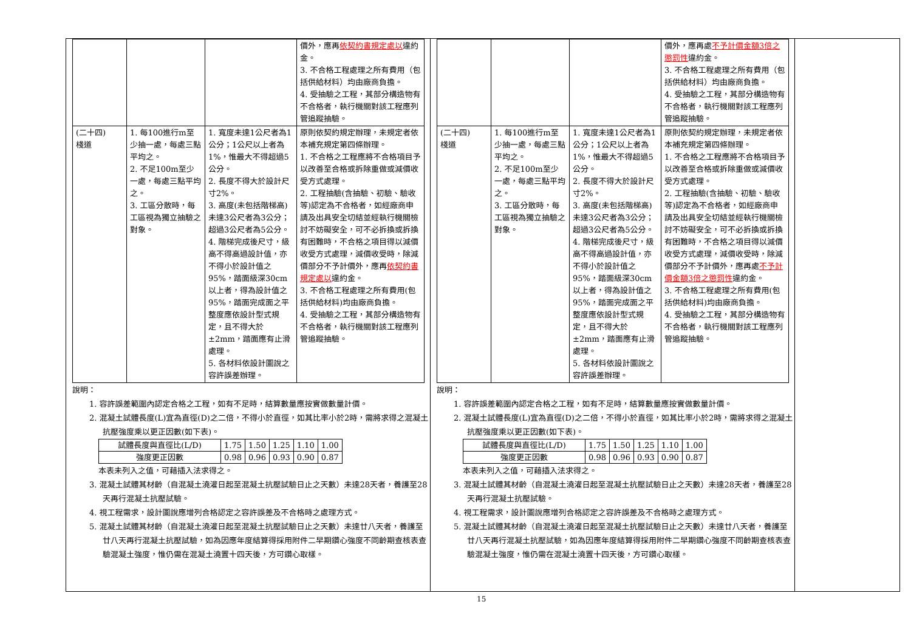| | | | 價外，應再 依契約書規定處以 違約金。 3. 不合格工程處理之所有費用（包括供給材料）均由廠商負擔。 4. 受抽驗之工程，其部分構造物有不合格者，執行機關對該工程應列管追蹤抽驗。 |
| (二十四) 棧道 | 1. 每100進行m至少抽一處，每處三點平均之。 2. 不足100m至少一處，每處三點平均之。 3. 工區分散時，每工區視為獨立抽驗之對象。 | 1. 寬度未達1公尺者為1公分；1公尺以上者為1%，惟最大不得超過5公分。 2. 長度不得大於設計尺寸2%。 3. 高度(未包括階梯高)未達3公尺者為3公分；超過3公尺者為5公分。 4. 階梯完成後尺寸，級高不得高過設計值，亦不得小於設計值之95%，踏面級深30cm以上者，得為設計值之95%，踏面完成面之平整度應依設計型式規定，且不得大於±2mm，踏面應有止滑處理。 5. 各材料依設計圖說之容許誤差辦理。 | 原則依契約規定辦理，未規定者依本補充規定第四條辦理。 1. 不合格之工程應將不合格項目予以改善至合格或拆除重做或減價收受方式處理。 2. 工程抽驗(含抽驗、初驗、驗收等)認定為不合格者，如經廠商申請及出具安全切結並經執行機關檢討不妨礙安全，可不必拆換或拆換有困難時，不合格之項目得以減價收受方式處理，減價收受時，除減價部分不予計價外，應再 依契約書規定處以 違約金。 3. 不合格工程處理之所有費用(包括供給材料)均由廠商負擔。 4. 受抽驗之工程，其部分構造物有不合格者，執行機關對該工程應列管追蹤抽驗。 |
說明：
1. 容許誤差範圍內認定合格之工程，如有不足時，結算數量應按實做數量計價。
2. 混凝土試體長度(L)宜為直徑(D)之二倍，不得小於直徑，如其比率小於2時，需將求得之混凝土抗壓強度乘以更正因數(如下表)。
| 試體長度與直徑比(L/D) | 1.75 | 1.50 | 1.25 | 1.10 | 1.00 |
| 強度更正因數 | 0.98 | 0.96 | 0.93 | 0.90 | 0.87 |
本表未列入之值，可藉插入法求得之。
3. 混凝土試體其材齡（自混凝土澆灌日起至混凝土抗壓試驗日止之天數）未達28天者，養護至28天再行混凝土抗壓試驗。
4. 視工程需求，設計圖說應增列合格認定之容許誤差及不合格時之處理方式。
5. 混凝土試體其材齡（自混凝土澆灌日起至混凝土抗壓試驗日止之天數）未達廿八天者，養護至廿八天再行混凝土抗壓試驗，如為因應年度結算得採用附件二早期鑽心強度不同齡期查核表查驗混凝土強度，惟仍需在混凝土澆置十四天後，方可鑽心取樣。
| | | | 價外，應再處 不予計價金額3倍之懲罰性 違約金。 3. 不合格工程處理之所有費用（包括供給材料）均由廠商負擔。 4. 受抽驗之工程，其部分構造物有不合格者，執行機關對該工程應列管追蹤抽驗。 |
| (二十四) 棧道 | 1. 每100進行m至少抽一處，每處三點平均之。 2. 不足100m至少一處，每處三點平均之。 3. 工區分散時，每工區視為獨立抽驗之對象。 | 1. 寬度未達1公尺者為1公分；1公尺以上者為1%，惟最大不得超過5公分。 2. 長度不得大於設計尺寸2%。 3. 高度(未包括階梯高)未達3公尺者為3公分；超過3公尺者為5公分。 4. 階梯完成後尺寸，級高不得高過設計值，亦不得小於設計值之95%，踏面級深30cm以上者，得為設計值之95%，踏面完成面之平整度應依設計型式規定，且不得大於±2mm，踏面應有止滑處理。 5. 各材料依設計圖說之容許誤差辦理。 | 原則依契約規定辦理，未規定者依本補充規定第四條辦理。 1. 不合格之工程應將不合格項目予以改善至合格或拆除重做或減價收受方式處理。 2. 工程抽驗(含抽驗、初驗、驗收等)認定為不合格者，如經廠商申請及出具安全切結並經執行機關檢討不妨礙安全，可不必拆換或拆換有困難時，不合格之項目得以減價收受方式處理，減價收受時，除減價部分不予計價外，應再處 不予計價金額3倍之懲罰性 違約金。 3. 不合格工程處理之所有費用(包括供給材料)均由廠商負擔。 4. 受抽驗之工程，其部分構造物有不合格者，執行機關對該工程應列管追蹤抽驗。 |
說明：
1. 容許誤差範圍內認定合格之工程，如有不足時，結算數量應按實做數量計價。
2. 混凝土試體長度(L)宜為直徑(D)之二倍，不得小於直徑，如其比率小於2時，需將求得之混凝土抗壓強度乘以更正因數(如下表)。
| 試體長度與直徑比(L/D) | 1.75 | 1.50 | 1.25 | 1.10 | 1.00 |
| 強度更正因數 | 0.98 | 0.96 | 0.93 | 0.90 | 0.87 |
本表未列入之值，可藉插入法求得之。
3. 混凝土試體其材齡（自混凝土澆灌日起至混凝土抗壓試驗日止之天數）未達28天者，養護至28天再行混凝土抗壓試驗。
4. 視工程需求，設計圖說應增列合格認定之容許誤差及不合格時之處理方式。
5. 混凝土試體其材齡（自混凝土澆灌日起至混凝土抗壓試驗日止之天數）未達廿八天者，養護至廿八天再行混凝土抗壓試驗，如為因應年度結算得採用附件二早期鑽心強度不同齡期查核表查驗混凝土強度，惟仍需在混凝土澆置十四天後，方可鑽心取樣。
15